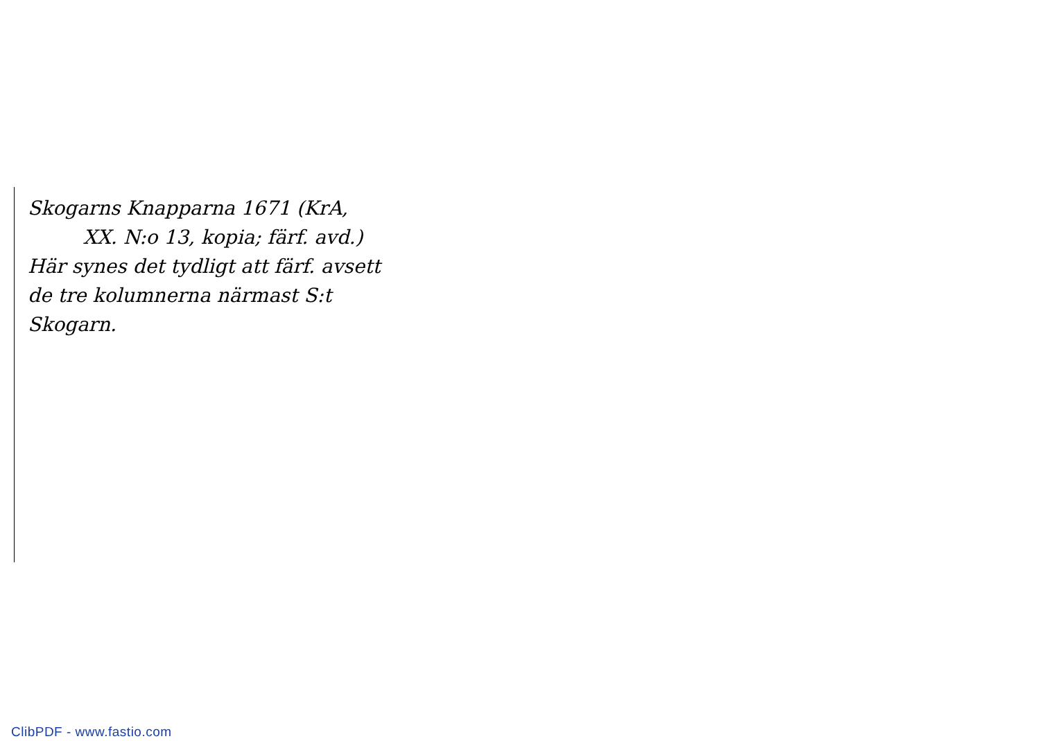Skogarns Knapparna 1671 (KrA,
XX. N:o 13, kopia; färf. avd.)
Här synes det tydligt att färf. avsett
de tre kolumnerna närmast S:t
Skogarn.
ClibPDF - www.fastio.com